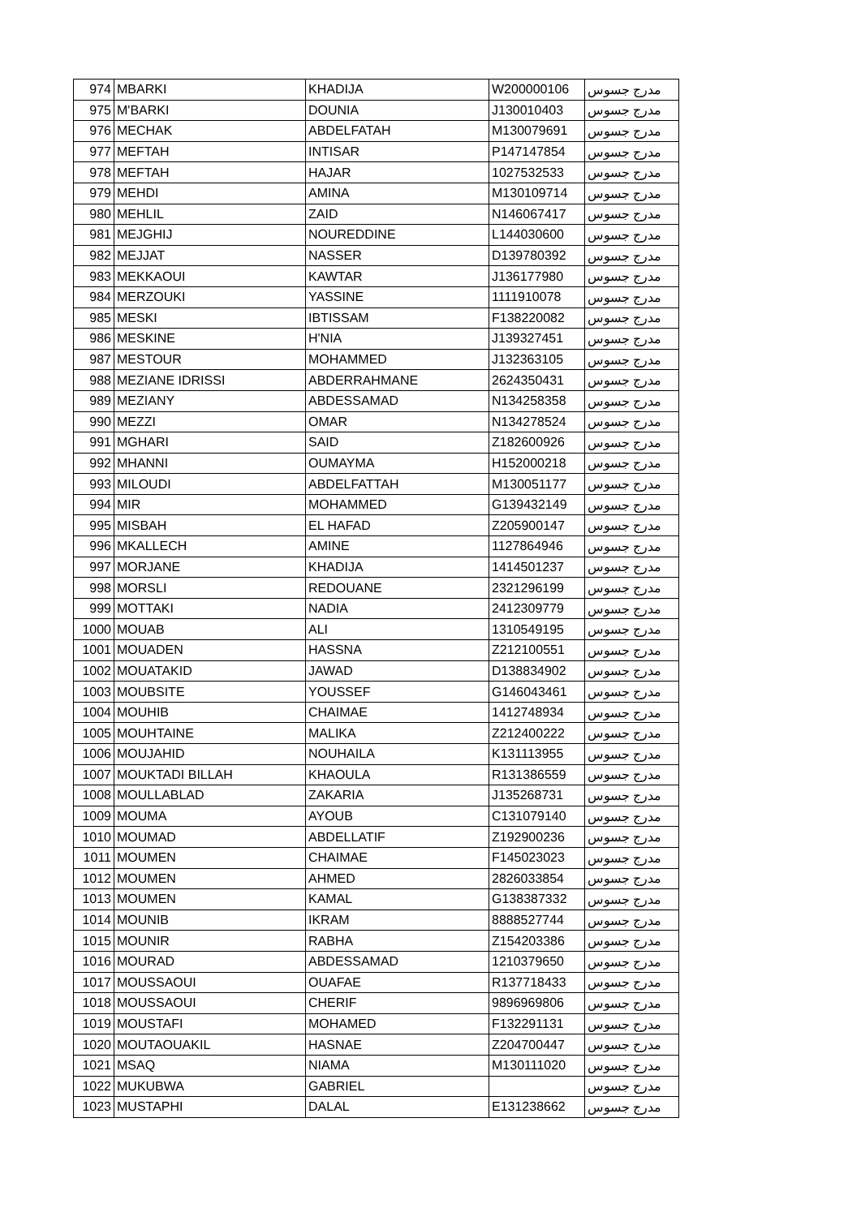| 974 | MBARKI | KHADIJA | W200000106 | مدرج جسوس |
| 975 | M'BARKI | DOUNIA | J130010403 | مدرج جسوس |
| 976 | MECHAK | ABDELFATAH | M130079691 | مدرج جسوس |
| 977 | MEFTAH | INTISAR | P147147854 | مدرج جسوس |
| 978 | MEFTAH | HAJAR | 1027532533 | مدرج جسوس |
| 979 | MEHDI | AMINA | M130109714 | مدرج جسوس |
| 980 | MEHLIL | ZAID | N146067417 | مدرج جسوس |
| 981 | MEJGHIJ | NOUREDDINE | L144030600 | مدرج جسوس |
| 982 | MEJJAT | NASSER | D139780392 | مدرج جسوس |
| 983 | MEKKAOUI | KAWTAR | J136177980 | مدرج جسوس |
| 984 | MERZOUKI | YASSINE | 1111910078 | مدرج جسوس |
| 985 | MESKI | IBTISSAM | F138220082 | مدرج جسوس |
| 986 | MESKINE | H'NIA | J139327451 | مدرج جسوس |
| 987 | MESTOUR | MOHAMMED | J132363105 | مدرج جسوس |
| 988 | MEZIANE IDRISSI | ABDERRAHMANE | 2624350431 | مدرج جسوس |
| 989 | MEZIANY | ABDESSAMAD | N134258358 | مدرج جسوس |
| 990 | MEZZI | OMAR | N134278524 | مدرج جسوس |
| 991 | MGHARI | SAID | Z182600926 | مدرج جسوس |
| 992 | MHANNI | OUMAYMA | H152000218 | مدرج جسوس |
| 993 | MILOUDI | ABDELFATTAH | M130051177 | مدرج جسوس |
| 994 | MIR | MOHAMMED | G139432149 | مدرج جسوس |
| 995 | MISBAH | EL HAFAD | Z205900147 | مدرج جسوس |
| 996 | MKALLECH | AMINE | 1127864946 | مدرج جسوس |
| 997 | MORJANE | KHADIJA | 1414501237 | مدرج جسوس |
| 998 | MORSLI | REDOUANE | 2321296199 | مدرج جسوس |
| 999 | MOTTAKI | NADIA | 2412309779 | مدرج جسوس |
| 1000 | MOUAB | ALI | 1310549195 | مدرج جسوس |
| 1001 | MOUADEN | HASSNA | Z212100551 | مدرج جسوس |
| 1002 | MOUATAKID | JAWAD | D138834902 | مدرج جسوس |
| 1003 | MOUBSITE | YOUSSEF | G146043461 | مدرج جسوس |
| 1004 | MOUHIB | CHAIMAE | 1412748934 | مدرج جسوس |
| 1005 | MOUHTAINE | MALIKA | Z212400222 | مدرج جسوس |
| 1006 | MOUJAHID | NOUHAILA | K131113955 | مدرج جسوس |
| 1007 | MOUKTADI BILLAH | KHAOULA | R131386559 | مدرج جسوس |
| 1008 | MOULLABLAD | ZAKARIA | J135268731 | مدرج جسوس |
| 1009 | MOUMA | AYOUB | C131079140 | مدرج جسوس |
| 1010 | MOUMAD | ABDELLATIF | Z192900236 | مدرج جسوس |
| 1011 | MOUMEN | CHAIMAE | F145023023 | مدرج جسوس |
| 1012 | MOUMEN | AHMED | 2826033854 | مدرج جسوس |
| 1013 | MOUMEN | KAMAL | G138387332 | مدرج جسوس |
| 1014 | MOUNIB | IKRAM | 8888527744 | مدرج جسوس |
| 1015 | MOUNIR | RABHA | Z154203386 | مدرج جسوس |
| 1016 | MOURAD | ABDESSAMAD | 1210379650 | مدرج جسوس |
| 1017 | MOUSSAOUI | OUAFAE | R137718433 | مدرج جسوس |
| 1018 | MOUSSAOUI | CHERIF | 9896969806 | مدرج جسوس |
| 1019 | MOUSTAFI | MOHAMED | F132291131 | مدرج جسوس |
| 1020 | MOUTAOUAKIL | HASNAE | Z204700447 | مدرج جسوس |
| 1021 | MSAQ | NIAMA | M130111020 | مدرج جسوس |
| 1022 | MUKUBWA | GABRIEL | | مدرج جسوس |
| 1023 | MUSTAPHI | DALAL | E131238662 | مدرج جسوس |